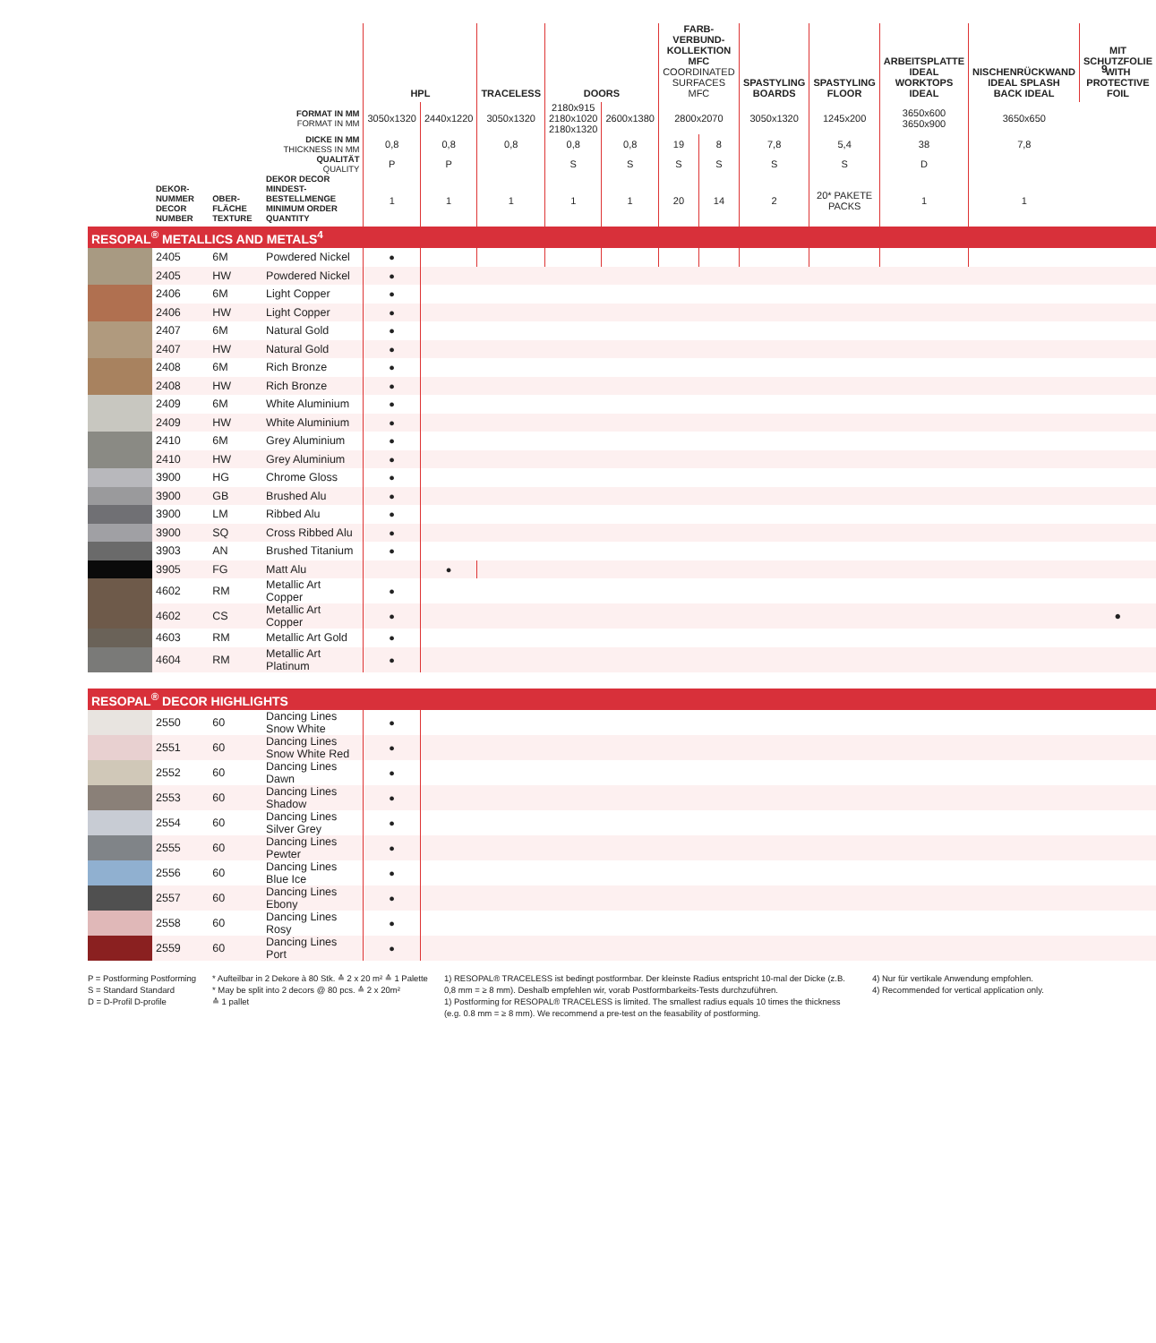9
| | | | | HPL | | TRACELESS | DOORS | | FARB-VERBUND-KOLLEKTION MFC COORDINATED SURFACES MFC | | SPASTYLING BOARDS | SPASTYLING FLOOR | ARBEITSPLATTE IDEAL WORKTOPS IDEAL | NISCHENRÜCKWAND IDEAL SPLASH BACK IDEAL | MIT SCHUTZFOLIE WITH PROTECTIVE FOIL |
| --- | --- | --- | --- | --- | --- | --- | --- | --- | --- | --- | --- | --- | --- | --- | --- |
| FORMAT IN MM FORMAT IN MM | | | | 3050x1320 | 2440x1220 | 3050x1320 | 2180x915 2180x1020 2180x1320 | 2600x1380 | 2800x2070 | | 3050x1320 | 1245x200 | 3650x600 3650x900 | 3650x650 | |
| DICKE IN MM THICKNESS IN MM | | | | 0,8 | 0,8 | 0,8 | 0,8 | 0,8 | 19 | 8 | 7,8 | 5,4 | 38 | 7,8 | |
| QUALITÄT QUALITY | | | | P | P | | S | S | S | S | S | S | D | | |
| | DEKOR-NUMMER DECOR NUMBER | OBER-FLÄCHE TEXTURE | DEKOR DECOR MINDEST-BESTELLMENGE MINIMUM ORDER QUANTITY | 1 | 1 | 1 | 1 | 1 | 20 | 14 | 2 | 20* PAKETE PACKS | 1 | 1 | |
| RESOPAL<sup>®</sup> METALLICS AND METALS<sup>4</sup> | | | | | | | | | | | | | | | |
| | 2405 | 6M | Powdered Nickel | ● | | | | | | | | | | | |
| | 2405 | HW | Powdered Nickel | ● | | | | | | | | | | | |
| | 2406 | 6M | Light Copper | ● | | | | | | | | | | | |
| | 2406 | HW | Light Copper | ● | | | | | | | | | | | |
| | 2407 | 6M | Natural Gold | ● | | | | | | | | | | | |
| | 2407 | HW | Natural Gold | ● | | | | | | | | | | | |
| | 2408 | 6M | Rich Bronze | ● | | | | | | | | | | | |
| | 2408 | HW | Rich Bronze | ● | | | | | | | | | | | |
| | 2409 | 6M | White Aluminium | ● | | | | | | | | | | | |
| | 2409 | HW | White Aluminium | ● | | | | | | | | | | | |
| | 2410 | 6M | Grey Aluminium | ● | | | | | | | | | | | |
| | 2410 | HW | Grey Aluminium | ● | | | | | | | | | | | |
| | 3900 | HG | Chrome Gloss | ● | | | | | | | | | | | |
| | 3900 | GB | Brushed Alu | ● | | | | | | | | | | | |
| | 3900 | LM | Ribbed Alu | ● | | | | | | | | | | | |
| | 3900 | SQ | Cross Ribbed Alu | ● | | | | | | | | | | | |
| | 3903 | AN | Brushed Titanium | ● | | | | | | | | | | | |
| | 3905 | FG | Matt Alu | | ● | | | | | | | | | | |
| | 4602 | RM | Metallic Art Copper | ● | | | | | | | | | | | |
| | 4602 | CS | Metallic Art Copper | ● | | | | | | | | | | | ● |
| | 4603 | RM | Metallic Art Gold | ● | | | | | | | | | | | |
| | 4604 | RM | Metallic Art Platinum | ● | | | | | | | | | | | |
| RESOPAL<sup>®</sup> DECOR HIGHLIGHTS | | | | | | | | | | | | | | | |
| | 2550 | 60 | Dancing Lines Snow White | ● | | | | | | | | | | | |
| | 2551 | 60 | Dancing Lines Snow White Red | ● | | | | | | | | | | | |
| | 2552 | 60 | Dancing Lines Dawn | ● | | | | | | | | | | | |
| | 2553 | 60 | Dancing Lines Shadow | ● | | | | | | | | | | | |
| | 2554 | 60 | Dancing Lines Silver Grey | ● | | | | | | | | | | | |
| | 2555 | 60 | Dancing Lines Pewter | ● | | | | | | | | | | | |
| | 2556 | 60 | Dancing Lines Blue Ice | ● | | | | | | | | | | | |
| | 2557 | 60 | Dancing Lines Ebony | ● | | | | | | | | | | | |
| | 2558 | 60 | Dancing Lines Rosy | ● | | | | | | | | | | | |
| | 2559 | 60 | Dancing Lines Port | ● | | | | | | | | | | | |
P = Postforming Postforming
S = Standard Standard
D = D-Profil D-profile
* Aufteilbar in 2 Dekore à 80 Stk. ≙ 2 x 20 m² ≙ 1 Palette
* May be split into 2 decors @ 80 pcs. ≙ 2 x 20m²
≙ 1 pallet
1) RESOPAL® TRACELESS ist bedingt postformbar. Der kleinste Radius entspricht 10-mal der Dicke (z.B. 0,8 mm = ≥ 8 mm). Deshalb empfehlen wir, vorab Postformbarkeits-Tests durchzuführen.
1) Postforming for RESOPAL® TRACELESS is limited. The smallest radius equals 10 times the thickness (e.g. 0.8 mm = ≥ 8 mm). We recommend a pre-test on the feasability of postforming.
4) Nur für vertikale Anwendung empfohlen.
4) Recommended for vertical application only.